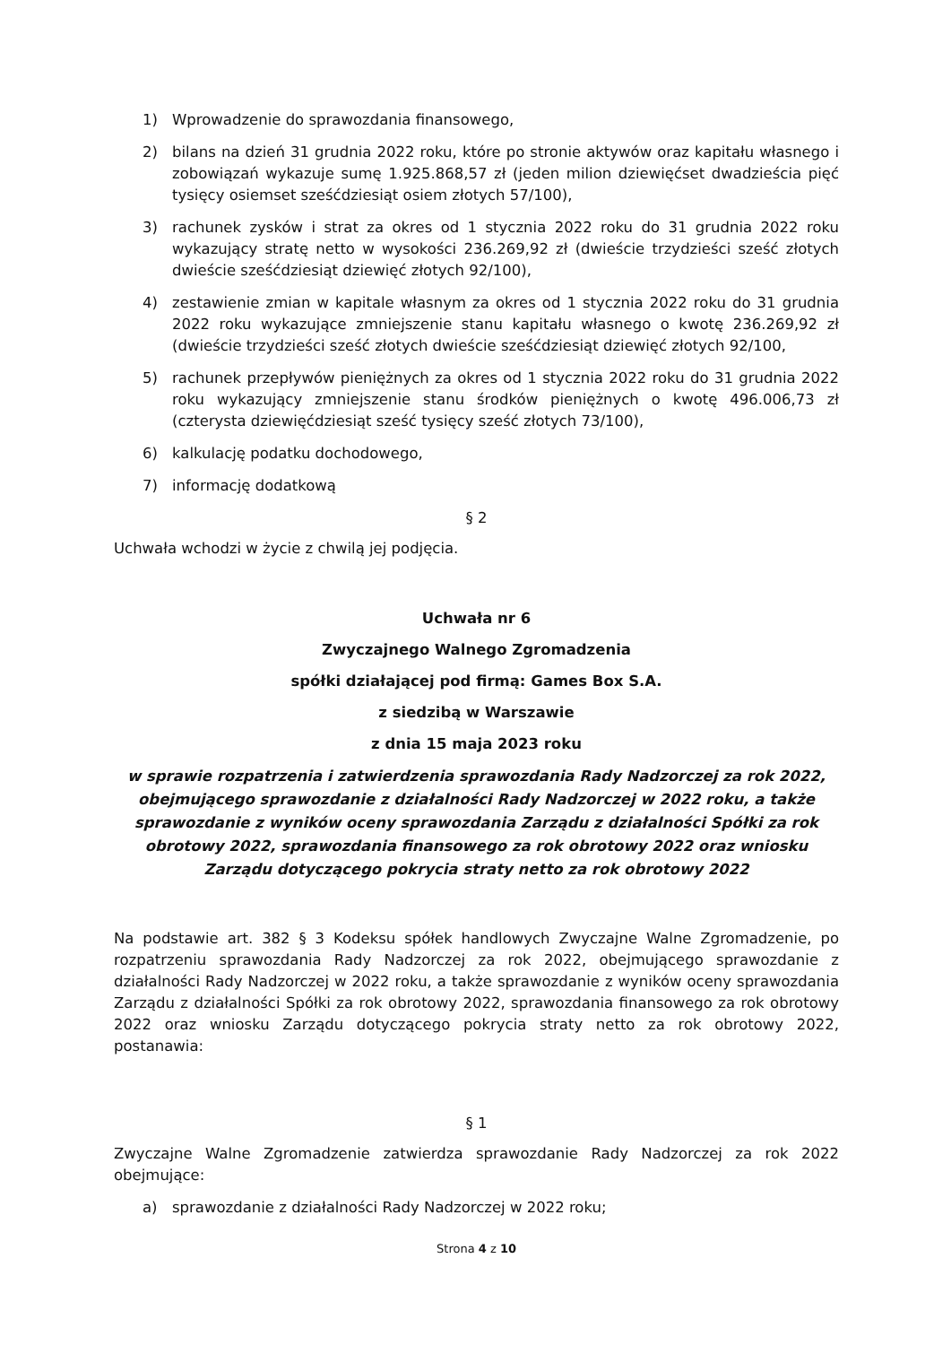1) Wprowadzenie do sprawozdania finansowego,
2) bilans na dzień 31 grudnia 2022 roku, które po stronie aktywów oraz kapitału własnego i zobowiązań wykazuje sumę 1.925.868,57 zł (jeden milion dziewięćset dwadzieścia pięć tysięcy osiemset sześćdziesiąt osiem złotych 57/100),
3) rachunek zysków i strat za okres od 1 stycznia 2022 roku do 31 grudnia 2022 roku wykazujący stratę netto w wysokości 236.269,92 zł (dwieście trzydzieści sześć złotych dwieście sześćdziesiąt dziewięć złotych 92/100),
4) zestawienie zmian w kapitale własnym za okres od 1 stycznia 2022 roku do 31 grudnia 2022 roku wykazujące zmniejszenie stanu kapitału własnego o kwotę 236.269,92 zł (dwieście trzydzieści sześć złotych dwieście sześćdziesiąt dziewięć złotych 92/100,
5) rachunek przepływów pieniężnych za okres od 1 stycznia 2022 roku do 31 grudnia 2022 roku wykazujący zmniejszenie stanu środków pieniężnych o kwotę 496.006,73 zł (czterysta dziewięćdziesiąt sześć tysięcy sześć złotych 73/100),
6) kalkulację podatku dochodowego,
7) informację dodatkową
§ 2
Uchwała wchodzi w życie z chwilą jej podjęcia.
Uchwała nr 6
Zwyczajnego Walnego Zgromadzenia
spółki działającej pod firmą: Games Box S.A.
z siedzibą w Warszawie
z dnia 15 maja 2023 roku
w sprawie rozpatrzenia i zatwierdzenia sprawozdania Rady Nadzorczej za rok 2022, obejmującego sprawozdanie z działalności Rady Nadzorczej w 2022 roku, a także sprawozdanie z wyników oceny sprawozdania Zarządu z działalności Spółki za rok obrotowy 2022, sprawozdania finansowego za rok obrotowy 2022 oraz wniosku Zarządu dotyczącego pokrycia straty netto za rok obrotowy 2022
Na podstawie art. 382 § 3 Kodeksu spółek handlowych Zwyczajne Walne Zgromadzenie, po rozpatrzeniu sprawozdania Rady Nadzorczej za rok 2022, obejmującego sprawozdanie z działalności Rady Nadzorczej w 2022 roku, a także sprawozdanie z wyników oceny sprawozdania Zarządu z działalności Spółki za rok obrotowy 2022, sprawozdania finansowego za rok obrotowy 2022 oraz wniosku Zarządu dotyczącego pokrycia straty netto za rok obrotowy 2022, postanawia:
§ 1
Zwyczajne Walne Zgromadzenie zatwierdza sprawozdanie Rady Nadzorczej za rok 2022 obejmujące:
a) sprawozdanie z działalności Rady Nadzorczej w 2022 roku;
Strona 4 z 10